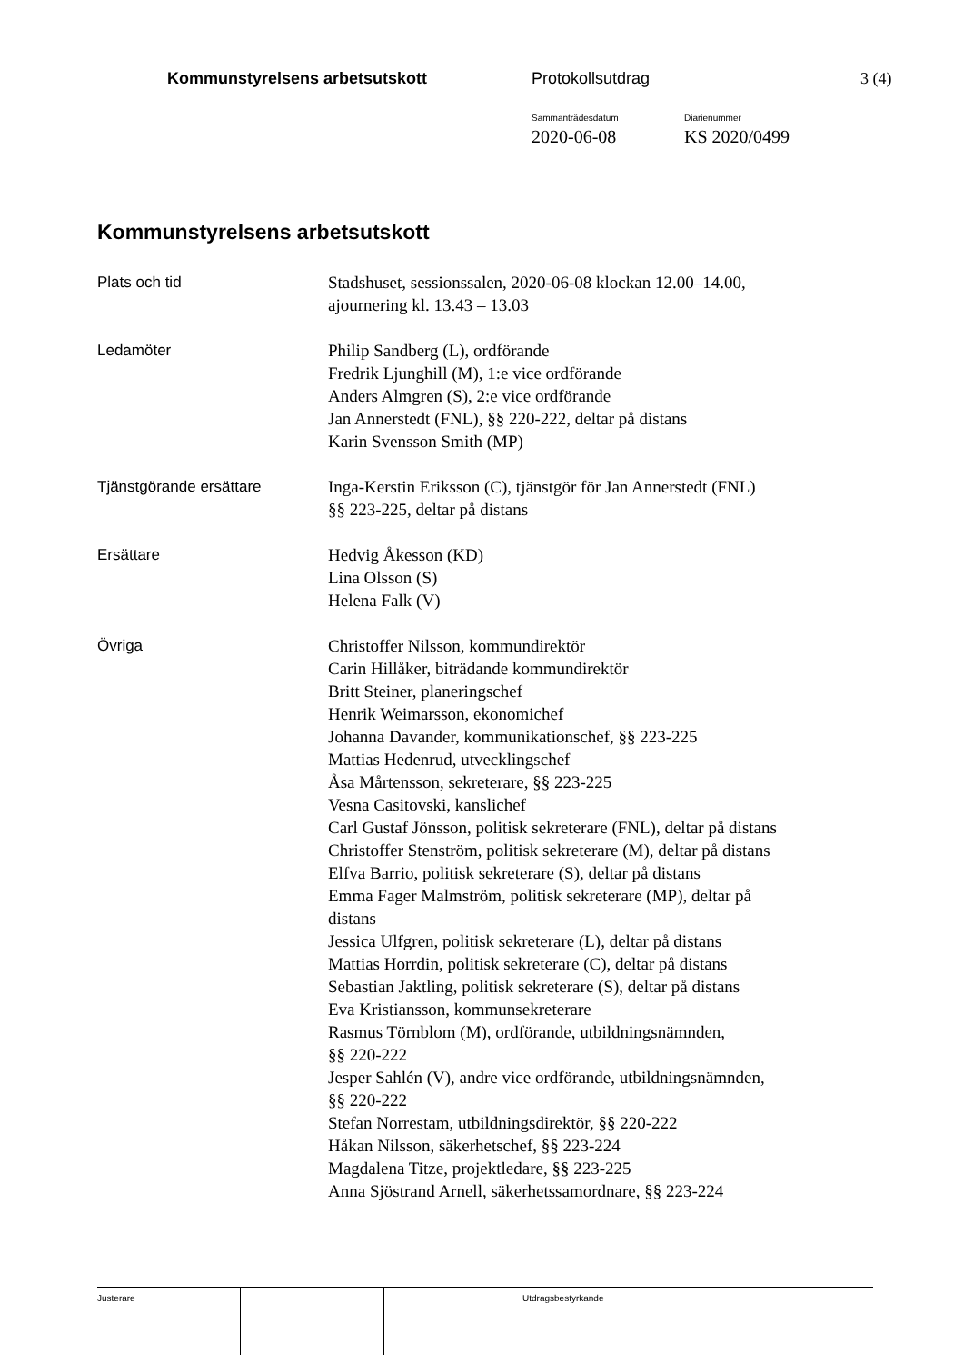Kommunstyrelsens arbetsutskott Protokollsutdrag 3 (4)
Sammanträdesdatum
2020-06-08
Diarienummer
KS 2020/0499
Kommunstyrelsens arbetsutskott
| Plats och tid | Stadshuset, sessionssalen, 2020-06-08 klockan 12.00–14.00, ajournering kl. 13.43 – 13.03 |
| Ledamöter | Philip Sandberg (L), ordförande Fredrik Ljunghill (M), 1:e vice ordförande Anders Almgren (S), 2:e vice ordförande Jan Annerstedt (FNL), §§ 220-222, deltar på distans Karin Svensson Smith (MP) |
| Tjänstgörande ersättare | Inga-Kerstin Eriksson (C), tjänstgör för Jan Annerstedt (FNL) §§ 223-225, deltar på distans |
| Ersättare | Hedvig Åkesson (KD) Lina Olsson (S) Helena Falk (V) |
| Övriga | Christoffer Nilsson, kommundirektör Carin Hillåker, biträdande kommundirektör Britt Steiner, planeringschef Henrik Weimarsson, ekonomichef Johanna Davander, kommunikationschef, §§ 223-225 Mattias Hedenrud, utvecklingschef Åsa Mårtensson, sekreterare, §§ 223-225 Vesna Casitovski, kanslichef Carl Gustaf Jönsson, politisk sekreterare (FNL), deltar på distans Christoffer Stenström, politisk sekreterare (M), deltar på distans Elfva Barrio, politisk sekreterare (S), deltar på distans Emma Fager Malmström, politisk sekreterare (MP), deltar på distans Jessica Ulfgren, politisk sekreterare (L), deltar på distans Mattias Horrdin, politisk sekreterare (C), deltar på distans Sebastian Jaktling, politisk sekreterare (S), deltar på distans Eva Kristiansson, kommunsekreterare Rasmus Törnblom (M), ordförande, utbildningsnämnden, §§ 220-222 Jesper Sahlén (V), andre vice ordförande, utbildningsnämnden, §§ 220-222 Stefan Norrestam, utbildningsdirektör, §§ 220-222 Håkan Nilsson, säkerhetschef, §§ 223-224 Magdalena Titze, projektledare, §§ 223-225 Anna Sjöstrand Arnell, säkerhetssamordnare, §§ 223-224 |
| Justerare | | | Utdragsbestyrkande |